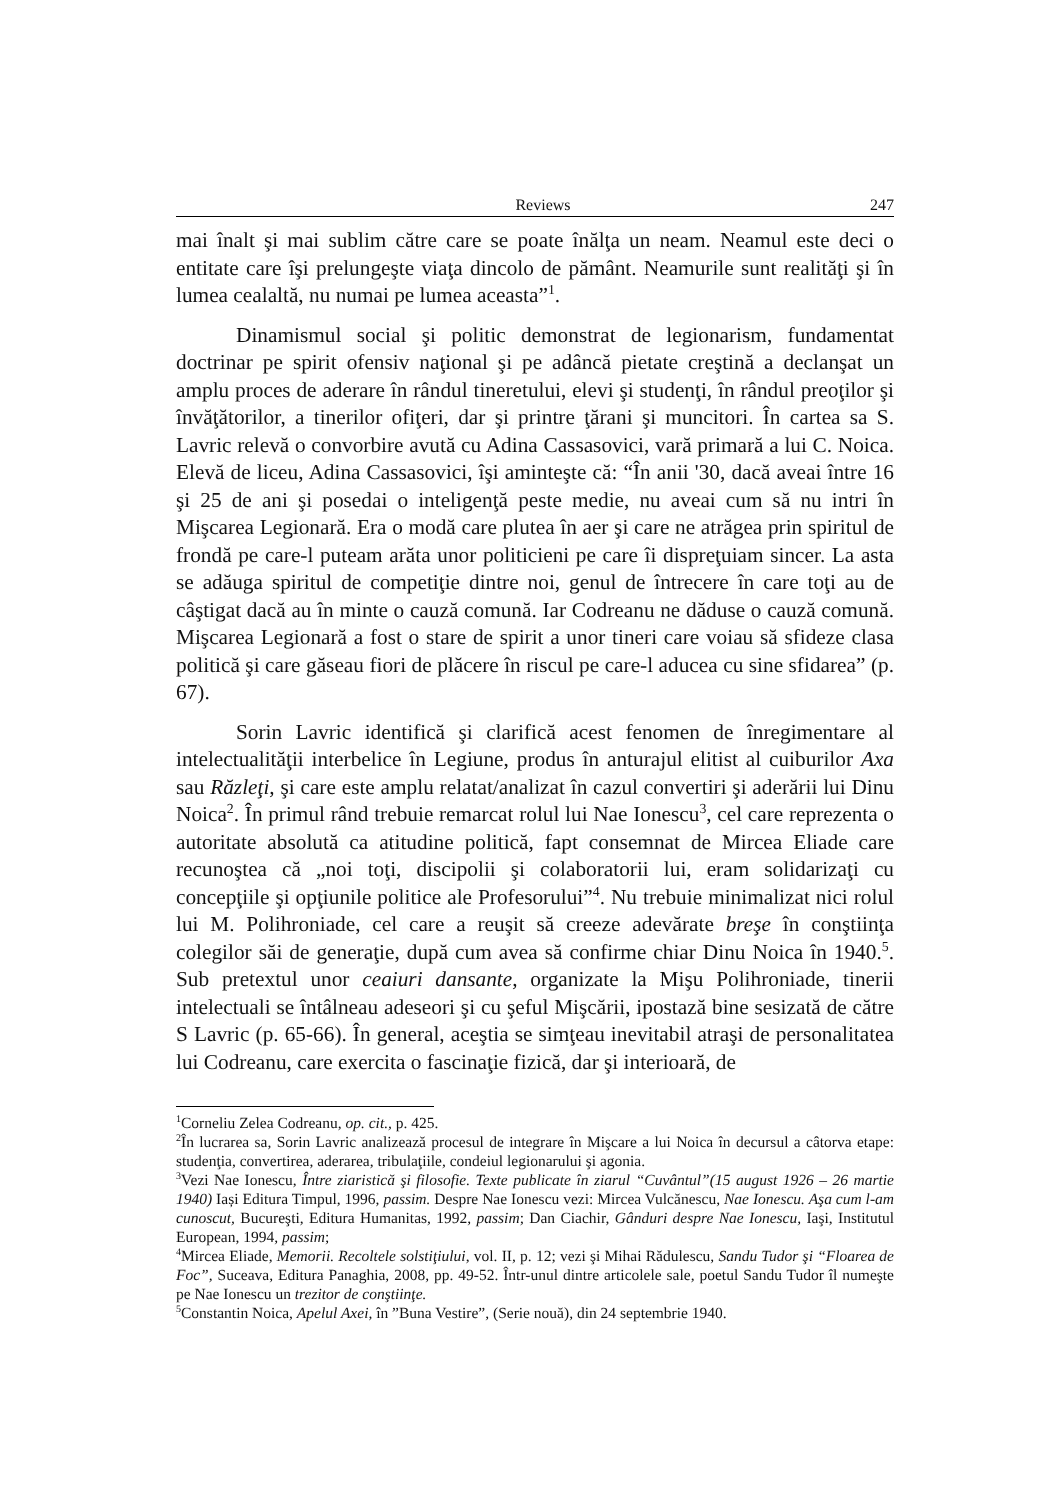Reviews 247
mai înalt şi mai sublim către care se poate înălţa un neam. Neamul este deci o entitate care îşi prelungeşte viaţa dincolo de pământ. Neamurile sunt realităţi şi în lumea cealaltă, nu numai pe lumea aceasta”<sup>1</sup>.
Dinamismul social şi politic demonstrat de legionarism, fundamentat doctrinar pe spirit ofensiv naţional şi pe adâncă pietate creştină a declanşat un amplu proces de aderare în rândul tineretului, elevi şi studenţi, în rândul preoţilor şi învăţătorilor, a tinerilor ofiţeri, dar şi printre ţărani şi muncitori. În cartea sa S. Lavric relevă o convorbire avută cu Adina Cassasovici, vară primară a lui C. Noica. Elevă de liceu, Adina Cassasovici, îşi aminteşte că: “În anii '30, dacă aveai între 16 şi 25 de ani şi posedai o inteligenţă peste medie, nu aveai cum să nu intri în Mişcarea Legionară. Era o modă care plutea în aer şi care ne atrăgea prin spiritul de frondă pe care-l puteam arăta unor politicieni pe care îi dispreţuiam sincer. La asta se adăuga spiritul de competiţie dintre noi, genul de întrecere în care toţi au de câştigat dacă au în minte o cauză comună. Iar Codreanu ne dăduse o cauză comună. Mişcarea Legionară a fost o stare de spirit a unor tineri care voiau să sfideze clasa politică şi care găseau fiori de plăcere în riscul pe care-l aducea cu sine sfidarea” (p. 67).
Sorin Lavric identifică şi clarifică acest fenomen de înregimentare al intelectualităţii interbelice în Legiune, produs în anturajul elitist al cuiburilor Axa sau Răzleţi, şi care este amplu relatat/analizat în cazul convertiri şi aderării lui Dinu Noica<sup>2</sup>. În primul rând trebuie remarcat rolul lui Nae Ionescu<sup>3</sup>, cel care reprezenta o autoritate absolută ca atitudine politică, fapt consemnat de Mircea Eliade care recunoştea că „noi toţi, discipolii şi colaboratorii lui, eram solidarizaţi cu concepţiile şi opţiunile politice ale Profesorului”<sup>4</sup>. Nu trebuie minimalizat nici rolul lui M. Polihroniade, cel care a reuşit să creeze adevărate breşe în conştiinţa colegilor săi de generaţie, după cum avea să confirme chiar Dinu Noica în 1940.<sup>5</sup>. Sub pretextul unor ceaiuri dansante, organizate la Mişu Polihroniade, tinerii intelectuali se întâlneau adeseori şi cu şeful Mişcării, ipostază bine sesizată de către S Lavric (p. 65-66). În general, aceştia se simţeau inevitabil atraşi de personalitatea lui Codreanu, care exercita o fascinaţie fizică, dar şi interioară, de
<sup>1</sup> Corneliu Zelea Codreanu, op. cit., p. 425.
<sup>2</sup> În lucrarea sa, Sorin Lavric analizează procesul de integrare în Mişcare a lui Noica în decursul a câtorva etape: studenţia, convertirea, aderarea, tribulaţiile, condeiul legionarului şi agonia.
<sup>3</sup> Vezi Nae Ionescu, Între ziaristică şi filosofie. Texte publicate în ziarul “Cuvântul”(15 august 1926 – 26 martie 1940) Iași Editura Timpul, 1996, passim. Despre Nae Ionescu vezi: Mircea Vulcănescu, Nae Ionescu. Aşa cum l-am cunoscut, Bucureşti, Editura Humanitas, 1992, passim; Dan Ciachir, Gânduri despre Nae Ionescu, Iaşi, Institutul European, 1994, passim;
<sup>4</sup> Mircea Eliade, Memorii. Recoltele solstiţiului, vol. II, p. 12; vezi şi Mihai Rădulescu, Sandu Tudor şi “Floarea de Foc”, Suceava, Editura Panaghia, 2008, pp. 49-52. Într-unul dintre articolele sale, poetul Sandu Tudor îl numeşte pe Nae Ionescu un trezitor de conştiinţe.
<sup>5</sup> Constantin Noica, Apelul Axei, în ”Buna Vestire”, (Serie nouă), din 24 septembrie 1940.